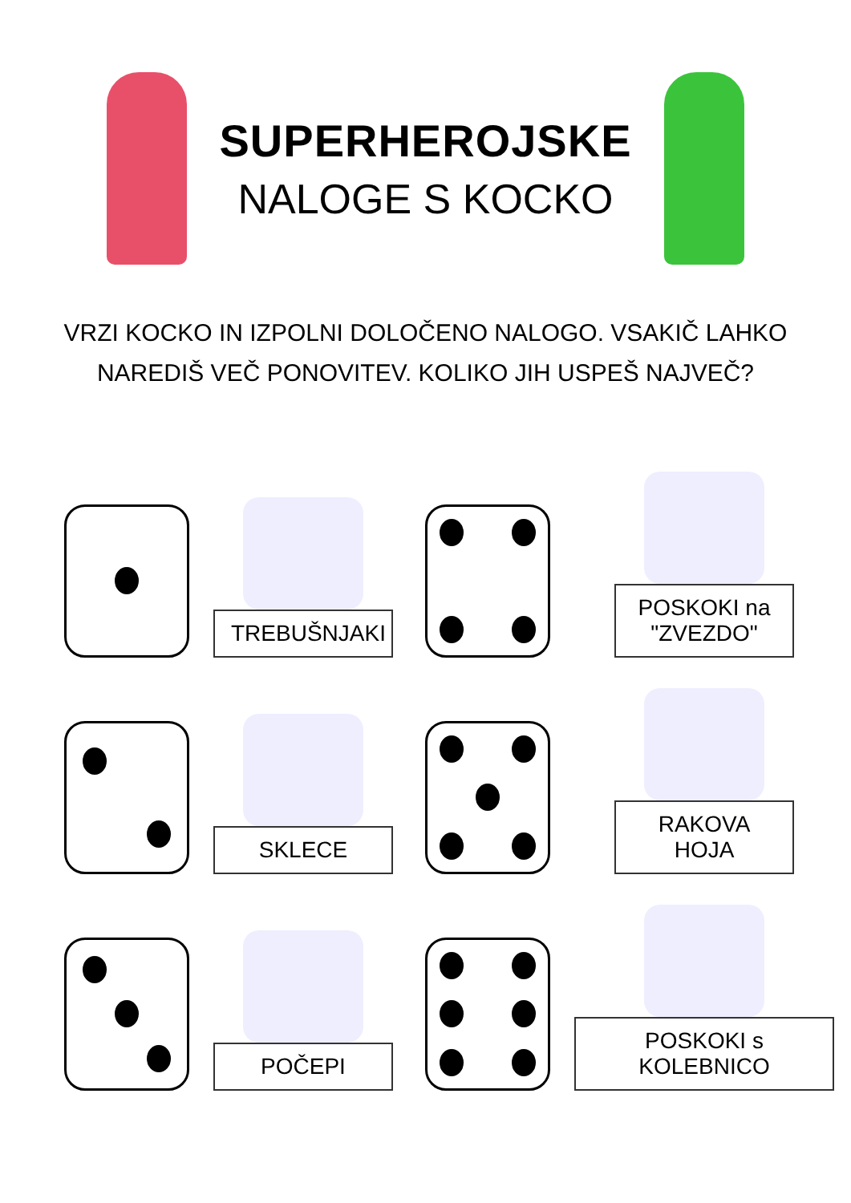SUPERHEROJSKE
NALOGE S KOCKO
VRZI KOCKO IN IZPOLNI DOLOČENO NALOGO. VSAKIČ LAHKO
NAREDIŠ VEČ PONOVITEV. KOLIKO JIH USPEŠ NAJVEČ?
TREBUŠNJAKI
POSKOKI na "ZVEZDO"
SKLECE
RAKOVA HOJA
POČEPI
POSKOKI s KOLEBNICO